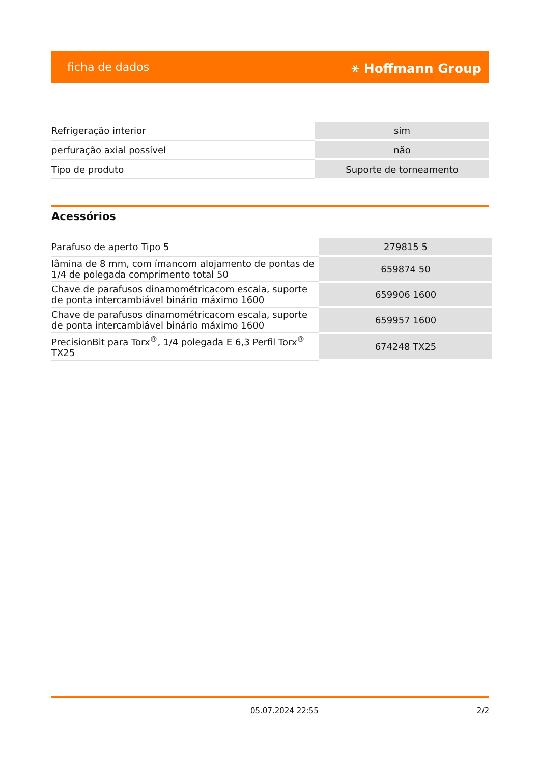ficha de dados ⚹ Hoffmann Group
| Refrigeração interior | sim |
| perfuração axial possível | não |
| Tipo de produto | Suporte de torneamento |
Acessórios
| Parafuso de aperto Tipo 5 | 279815 5 |
| lâmina de 8 mm, com ímancom alojamento de pontas de 1/4 de polegada comprimento total 50 | 659874 50 |
| Chave de parafusos dinamométricacom escala, suporte de ponta intercambiável binário máximo 1600 | 659906 1600 |
| Chave de parafusos dinamométricacom escala, suporte de ponta intercambiável binário máximo 1600 | 659957 1600 |
| PrecisionBit para Torx<sup>®</sup>, 1/4 polegada E 6,3 Perfil Torx<sup>®</sup> TX25 | 674248 TX25 |
05.07.2024 22:55 2/2